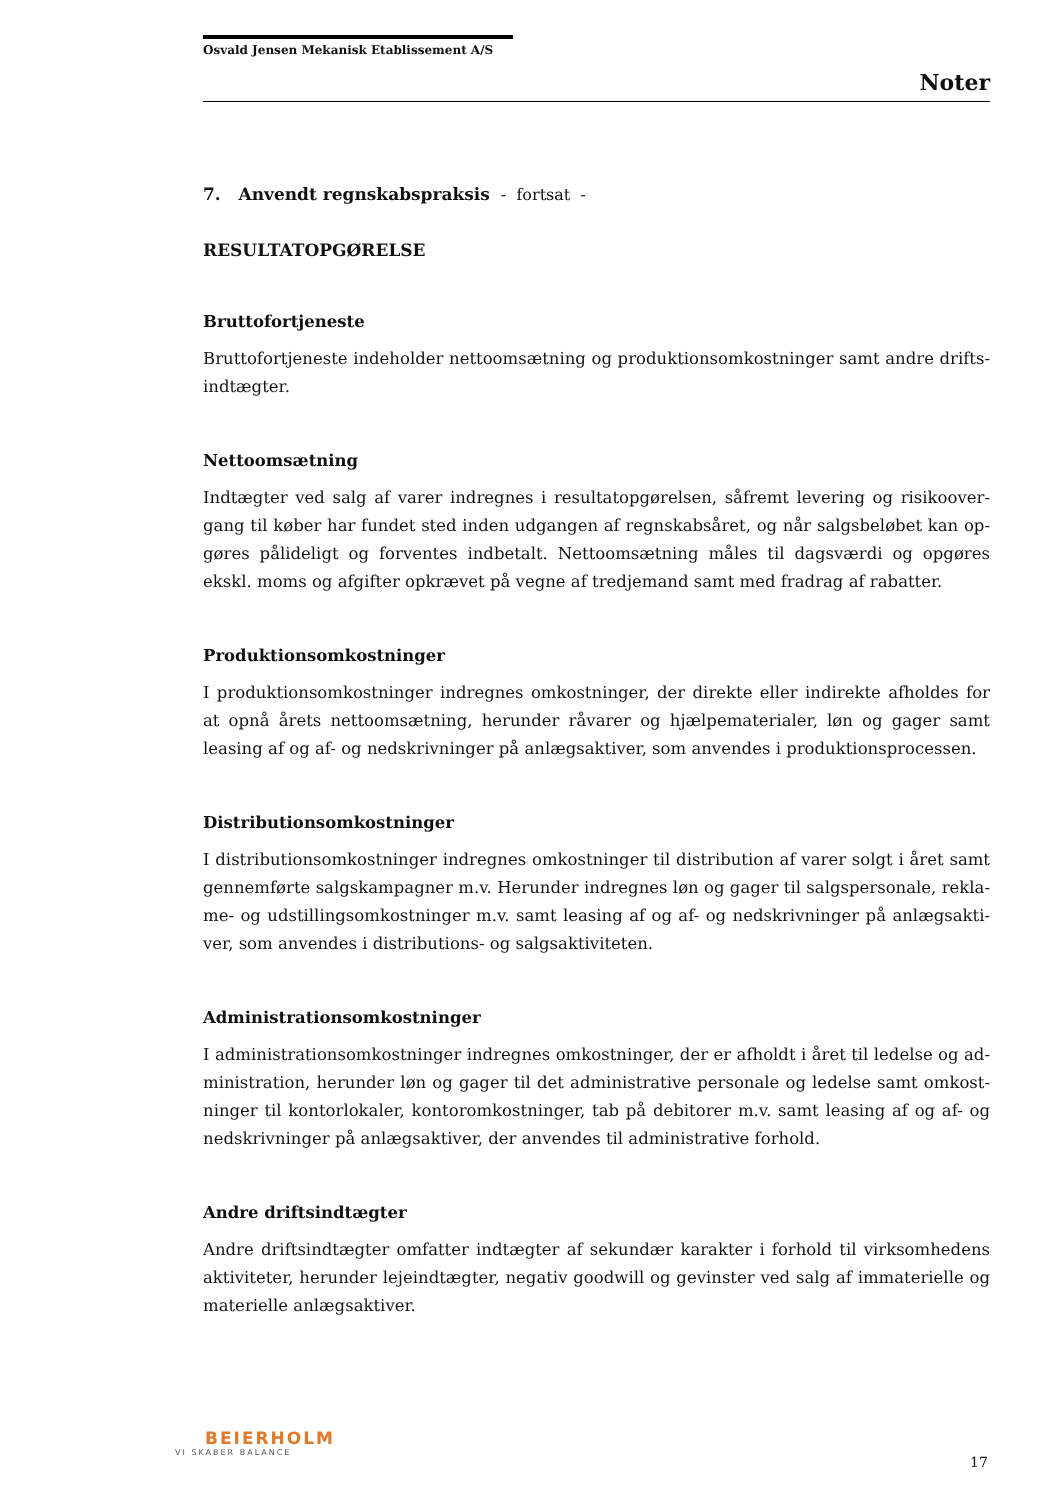Osvald Jensen Mekanisk Etablissement A/S
Noter
7. Anvendt regnskabspraksis - fortsat -
RESULTATOPGØRELSE
Bruttofortjeneste
Bruttofortjeneste indeholder nettoomsætning og produktionsomkostninger samt andre drifts-indtægter.
Nettoomsætning
Indtægter ved salg af varer indregnes i resultatopgørelsen, såfremt levering og risikoover-gang til køber har fundet sted inden udgangen af regnskabsåret, og når salgsbeløbet kan op-gøres pålideligt og forventes indbetalt. Nettoomsætning måles til dagsværdi og opgøres ekskl. moms og afgifter opkrævet på vegne af tredjemand samt med fradrag af rabatter.
Produktionsomkostninger
I produktionsomkostninger indregnes omkostninger, der direkte eller indirekte afholdes for at opnå årets nettoomsætning, herunder råvarer og hjælpematerialer, løn og gager samt leasing af og af- og nedskrivninger på anlægsaktiver, som anvendes i produktionsprocessen.
Distributionsomkostninger
I distributionsomkostninger indregnes omkostninger til distribution af varer solgt i året samt gennemførte salgskampagner m.v. Herunder indregnes løn og gager til salgspersonale, rekla-me- og udstillingsomkostninger m.v. samt leasing af og af- og nedskrivninger på anlægsakti-ver, som anvendes i distributions- og salgsaktiviteten.
Administrationsomkostninger
I administrationsomkostninger indregnes omkostninger, der er afholdt i året til ledelse og ad-ministration, herunder løn og gager til det administrative personale og ledelse samt omkost-ninger til kontorlokaler, kontoromkostninger, tab på debitorer m.v. samt leasing af og af- og nedskrivninger på anlægsaktiver, der anvendes til administrative forhold.
Andre driftsindtægter
Andre driftsindtægter omfatter indtægter af sekundær karakter i forhold til virksomhedens aktiviteter, herunder lejeindtægter, negativ goodwill og gevinster ved salg af immaterielle og materielle anlægsaktiver.
BEIERHOLM
VI SKABER BALANCE
17